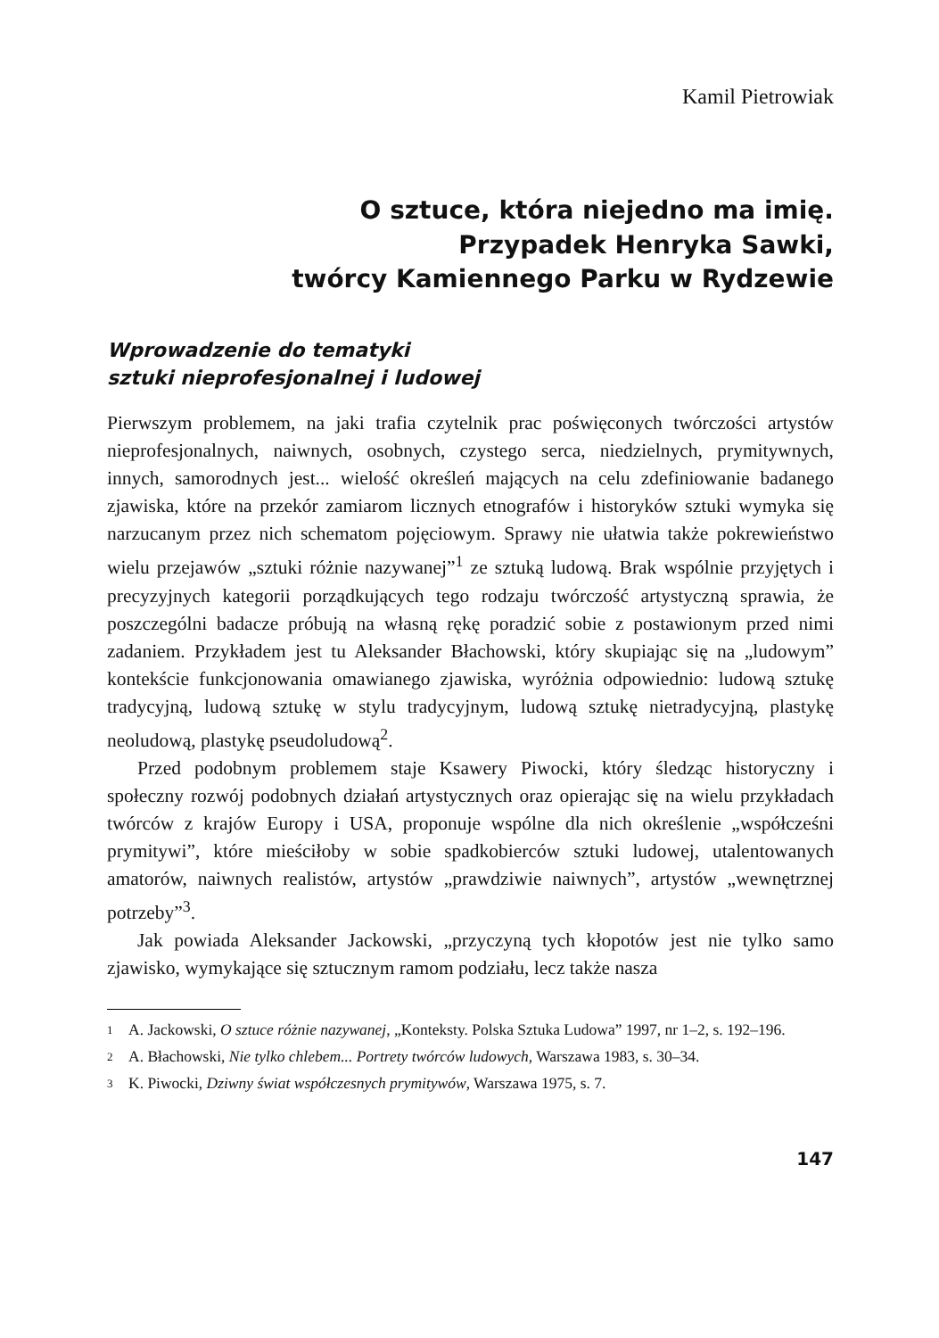Kamil Pietrowiak
O sztuce, która niejedno ma imię.
Przypadek Henryka Sawki,
twórcy Kamiennego Parku w Rydzewie
Wprowadzenie do tematyki
sztuki nieprofesjonalnej i ludowej
Pierwszym problemem, na jaki trafia czytelnik prac poświęconych twórczości artystów nieprofesjonalnych, naiwnych, osobnych, czystego serca, niedzielnych, prymitywnych, innych, samorodnych jest... wielość określeń mających na celu zdefiniowanie badanego zjawiska, które na przekór zamiarom licznych etnografów i historyków sztuki wymyka się narzucanym przez nich schematom pojęciowym. Sprawy nie ułatwia także pokrewieństwo wielu przejawów „sztuki różnie nazywanej”<sup>1</sup> ze sztuką ludową. Brak wspólnie przyjętych i precyzyjnych kategorii porządkujących tego rodzaju twórczość artystyczną sprawia, że poszczególni badacze próbują na własną rękę poradzić sobie z postawionym przed nimi zadaniem. Przykładem jest tu Aleksander Błachowski, który skupiając się na „ludowym” kontekście funkcjonowania omawianego zjawiska, wyróżnia odpowiednio: ludową sztukę tradycyjną, ludową sztukę w stylu tradycyjnym, ludową sztukę nietradycyjną, plastykę neoludową, plastykę pseudoludową<sup>2</sup>.
Przed podobnym problemem staje Ksawery Piwocki, który śledząc historyczny i społeczny rozwój podobnych działań artystycznych oraz opierając się na wielu przykładach twórców z krajów Europy i USA, proponuje wspólne dla nich określenie „współcześni prymitywi”, które mieściłoby w sobie spadkobierców sztuki ludowej, utalentowanych amatorów, naiwnych realistów, artystów „prawdziwie naiwnych”, artystów „wewnętrznej potrzeby”<sup>3</sup>.
Jak powiada Aleksander Jackowski, „przyczyną tych kłopotów jest nie tylko samo zjawisko, wymykające się sztucznym ramom podziału, lecz także nasza
1 A. Jackowski, O sztuce różnie nazywanej, „Konteksty. Polska Sztuka Ludowa” 1997, nr 1–2, s. 192–196.
2 A. Błachowski, Nie tylko chlebem... Portrety twórców ludowych, Warszawa 1983, s. 30–34.
3 K. Piwocki, Dziwny świat współczesnych prymitywów, Warszawa 1975, s. 7.
147